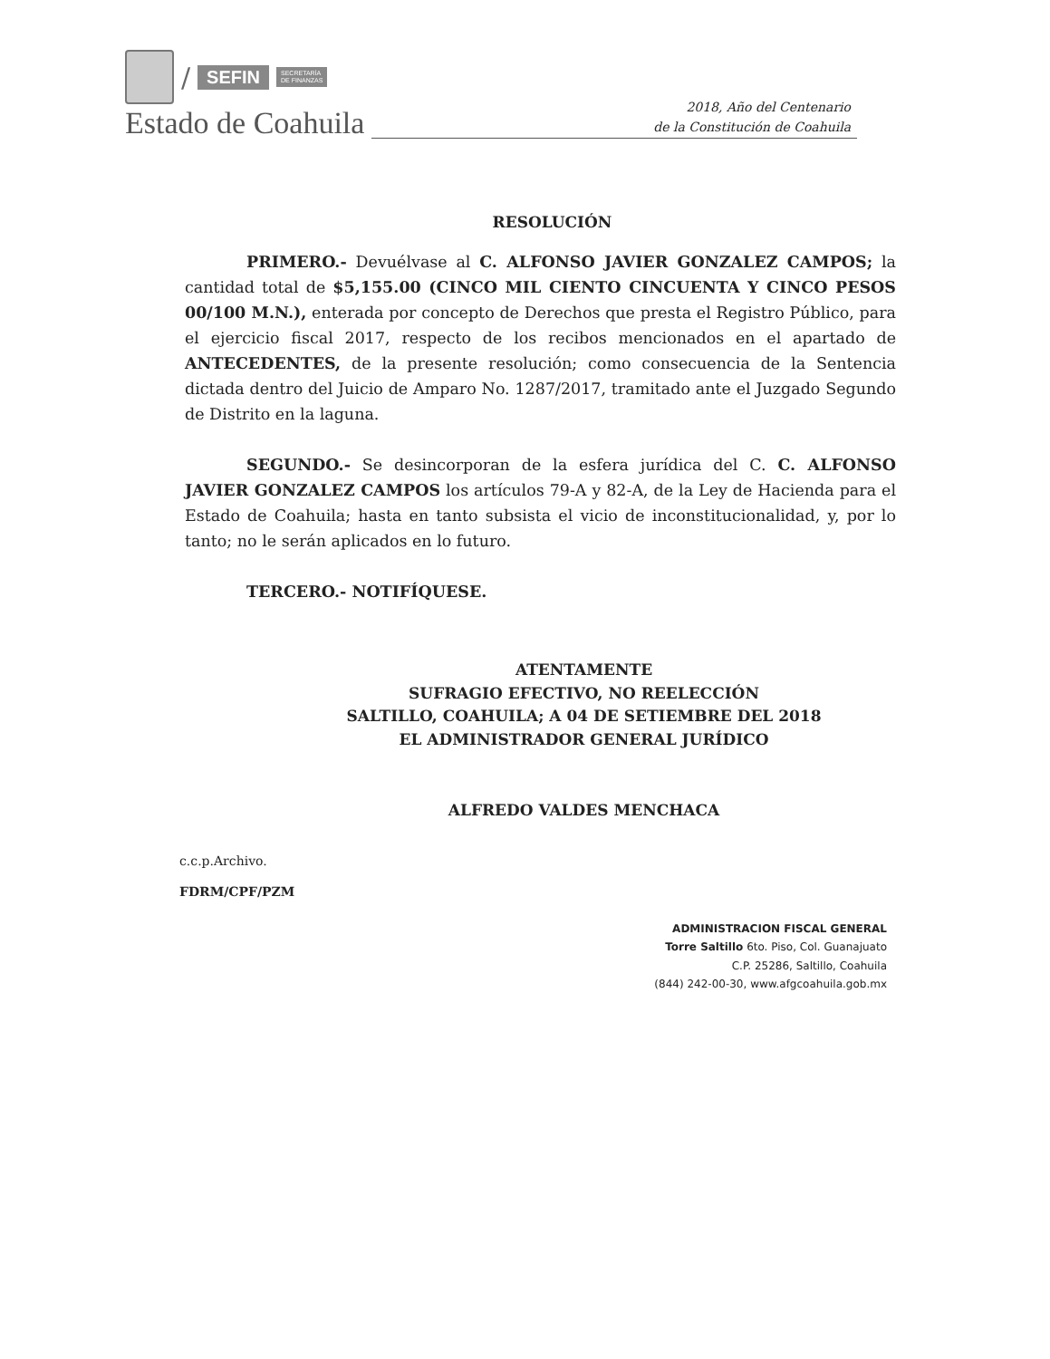/ SEFIN SECRETARÍA
DE FINANZAS
Estado de Coahuila
2018, Año del Centenario
de la Constitución de Coahuila
RESOLUCIÓN
PRIMERO.- Devuélvase al C. ALFONSO JAVIER GONZALEZ CAMPOS; la cantidad total de $5,155.00 (CINCO MIL CIENTO CINCUENTA Y CINCO PESOS 00/100 M.N.), enterada por concepto de Derechos que presta el Registro Público, para el ejercicio fiscal 2017, respecto de los recibos mencionados en el apartado de ANTECEDENTES, de la presente resolución; como consecuencia de la Sentencia dictada dentro del Juicio de Amparo No. 1287/2017, tramitado ante el Juzgado Segundo de Distrito en la laguna.
SEGUNDO.- Se desincorporan de la esfera jurídica del C. C. ALFONSO JAVIER GONZALEZ CAMPOS los artículos 79-A y 82-A, de la Ley de Hacienda para el Estado de Coahuila; hasta en tanto subsista el vicio de inconstitucionalidad, y, por lo tanto; no le serán aplicados en lo futuro.
TERCERO.- NOTIFÍQUESE.
ATENTAMENTE
SUFRAGIO EFECTIVO, NO REELECCIÓN
SALTILLO, COAHUILA; A 04 DE SETIEMBRE DEL 2018
EL ADMINISTRADOR GENERAL JURÍDICO
ALFREDO VALDES MENCHACA
c.c.p.Archivo.
FDRM/CPF/PZM
ADMINISTRACION FISCAL GENERAL
Torre Saltillo 6to. Piso, Col. Guanajuato
C.P. 25286, Saltillo, Coahuila
(844) 242-00-30, www.afgcoahuila.gob.mx